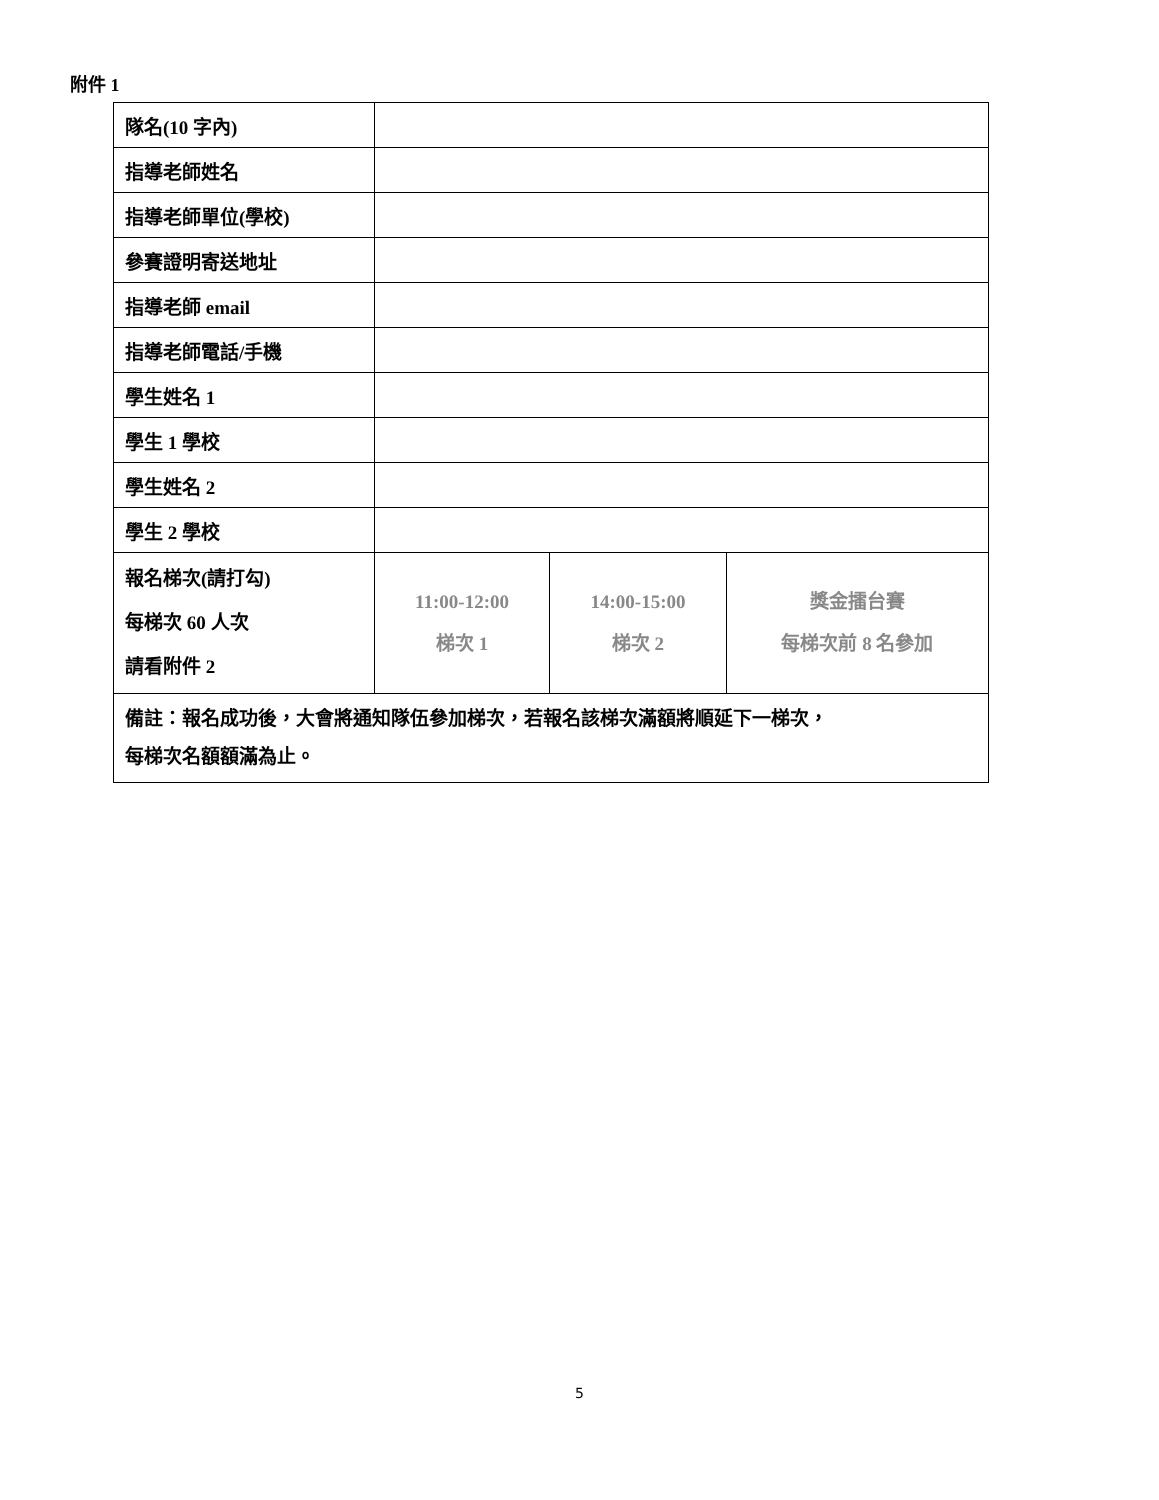附件 1
| 隊名(10 字內) | | | |
| 指導老師姓名 | | | |
| 指導老師單位(學校) | | | |
| 參賽證明寄送地址 | | | |
| 指導老師 email | | | |
| 指導老師電話/手機 | | | |
| 學生姓名 1 | | | |
| 學生 1 學校 | | | |
| 學生姓名 2 | | | |
| 學生 2 學校 | | | |
| 報名梯次(請打勾) 每梯次 60 人次 請看附件 2 | 11:00-12:00 梯次 1 | 14:00-15:00 梯次 2 | 獎金擂台賽 每梯次前 8 名參加 |
| 備註：報名成功後，大會將通知隊伍參加梯次，若報名該梯次滿額將順延下一梯次， 每梯次名額額滿為止。 | | | |
5